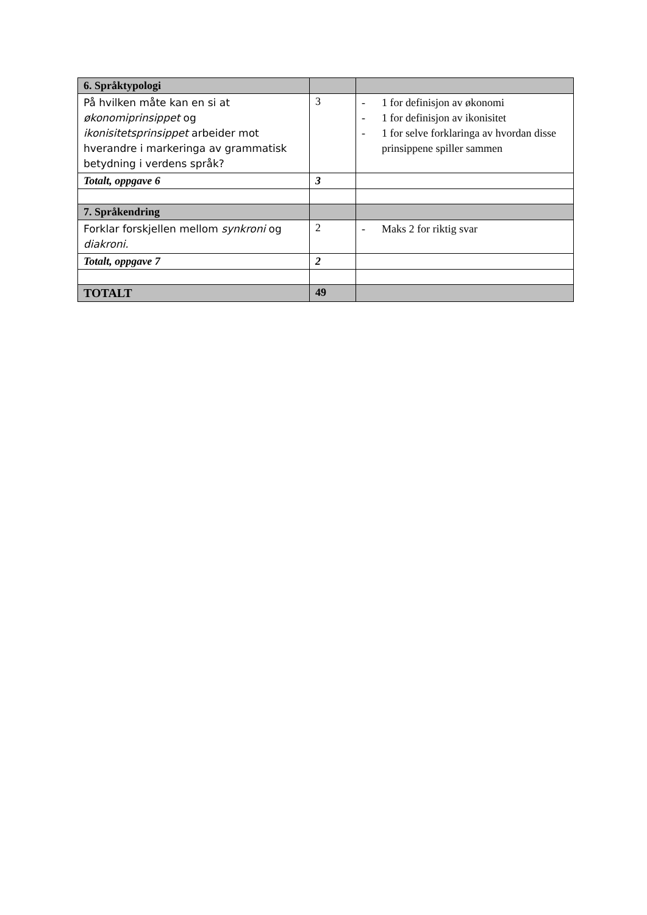| 6. Språktypologi | | |
| --- | --- | --- |
| På hvilken måte kan en si at økonomiprinsippet og ikonisitetsprinsippet arbeider mot hverandre i markeringa av grammatisk betydning i verdens språk? | 3 | - 1 for definisjon av økonomi - 1 for definisjon av ikonisitet - 1 for selve forklaringa av hvordan disse prinsippene spiller sammen |
| Totalt, oppgave 6 | 3 | |
| 7. Språkendring | | |
| Forklar forskjellen mellom synkroni og diakroni. | 2 | - Maks 2 for riktig svar |
| Totalt, oppgave 7 | 2 | |
| TOTALT | 49 | |